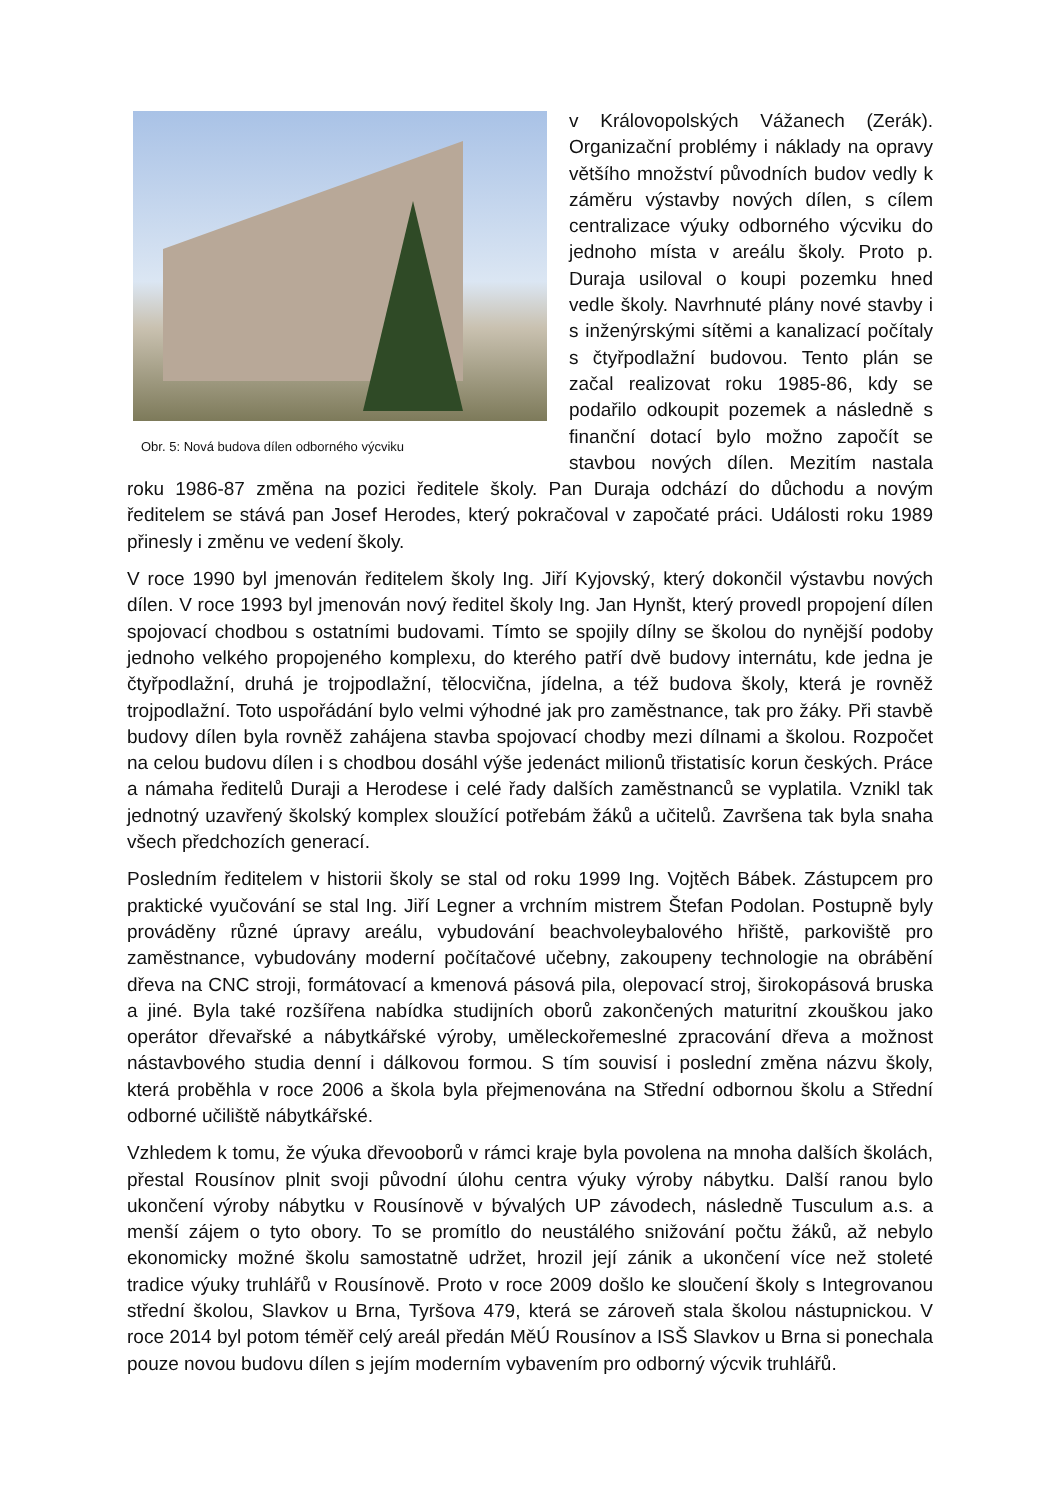Obr. 5: Nová budova dílen odborného výcviku
v Královopolských Vážanech (Zerák). Organizační problémy i náklady na opravy většího množství původních budov vedly k záměru výstavby nových dílen, s cílem centralizace výuky odborného výcviku do jednoho místa v areálu školy. Proto p. Duraja usiloval o koupi pozemku hned vedle školy. Navrhnuté plány nové stavby i s inženýrskými sítěmi a kanalizací počítaly s čtyřpodlažní budovou. Tento plán se začal realizovat roku 1985-86, kdy se podařilo odkoupit pozemek a následně s finanční dotací bylo možno započít se stavbou nových dílen. Mezitím nastala roku 1986-87 změna na pozici ředitele školy. Pan Duraja odchází do důchodu a novým ředitelem se stává pan Josef Herodes, který pokračoval v započaté práci. Události roku 1989 přinesly i změnu ve vedení školy.
V roce 1990 byl jmenován ředitelem školy Ing. Jiří Kyjovský, který dokončil výstavbu nových dílen. V roce 1993 byl jmenován nový ředitel školy Ing. Jan Hynšt, který provedl propojení dílen spojovací chodbou s ostatními budovami. Tímto se spojily dílny se školou do nynější podoby jednoho velkého propojeného komplexu, do kterého patří dvě budovy internátu, kde jedna je čtyřpodlažní, druhá je trojpodlažní, tělocvična, jídelna, a též budova školy, která je rovněž trojpodlažní. Toto uspořádání bylo velmi výhodné jak pro zaměstnance, tak pro žáky. Při stavbě budovy dílen byla rovněž zahájena stavba spojovací chodby mezi dílnami a školou. Rozpočet na celou budovu dílen i s chodbou dosáhl výše jedenáct milionů třistatisíc korun českých. Práce a námaha ředitelů Duraji a Herodese i celé řady dalších zaměstnanců se vyplatila. Vznikl tak jednotný uzavřený školský komplex sloužící potřebám žáků a učitelů. Završena tak byla snaha všech předchozích generací.
Posledním ředitelem v historii školy se stal od roku 1999 Ing. Vojtěch Bábek. Zástupcem pro praktické vyučování se stal Ing. Jiří Legner a vrchním mistrem Štefan Podolan. Postupně byly prováděny různé úpravy areálu, vybudování beachvoleybalového hřiště, parkoviště pro zaměstnance, vybudovány moderní počítačové učebny, zakoupeny technologie na obrábění dřeva na CNC stroji, formátovací a kmenová pásová pila, olepovací stroj, širokopásová bruska a jiné. Byla také rozšířena nabídka studijních oborů zakončených maturitní zkouškou jako operátor dřevařské a nábytkářské výroby, uměleckořemeslné zpracování dřeva a možnost nástavbového studia denní i dálkovou formou. S tím souvisí i poslední změna názvu školy, která proběhla v roce 2006 a škola byla přejmenována na Střední odbornou školu a Střední odborné učiliště nábytkářské.
Vzhledem k tomu, že výuka dřevooborů v rámci kraje byla povolena na mnoha dalších školách, přestal Rousínov plnit svoji původní úlohu centra výuky výroby nábytku. Další ranou bylo ukončení výroby nábytku v Rousínově v bývalých UP závodech, následně Tusculum a.s. a menší zájem o tyto obory. To se promítlo do neustálého snižování počtu žáků, až nebylo ekonomicky možné školu samostatně udržet, hrozil její zánik a ukončení více než stoleté tradice výuky truhlářů v Rousínově. Proto v roce 2009 došlo ke sloučení školy s Integrovanou střední školou, Slavkov u Brna, Tyršova 479, která se zároveň stala školou nástupnickou. V roce 2014 byl potom téměř celý areál předán MěÚ Rousínov a ISŠ Slavkov u Brna si ponechala pouze novou budovu dílen s jejím moderním vybavením pro odborný výcvik truhlářů.